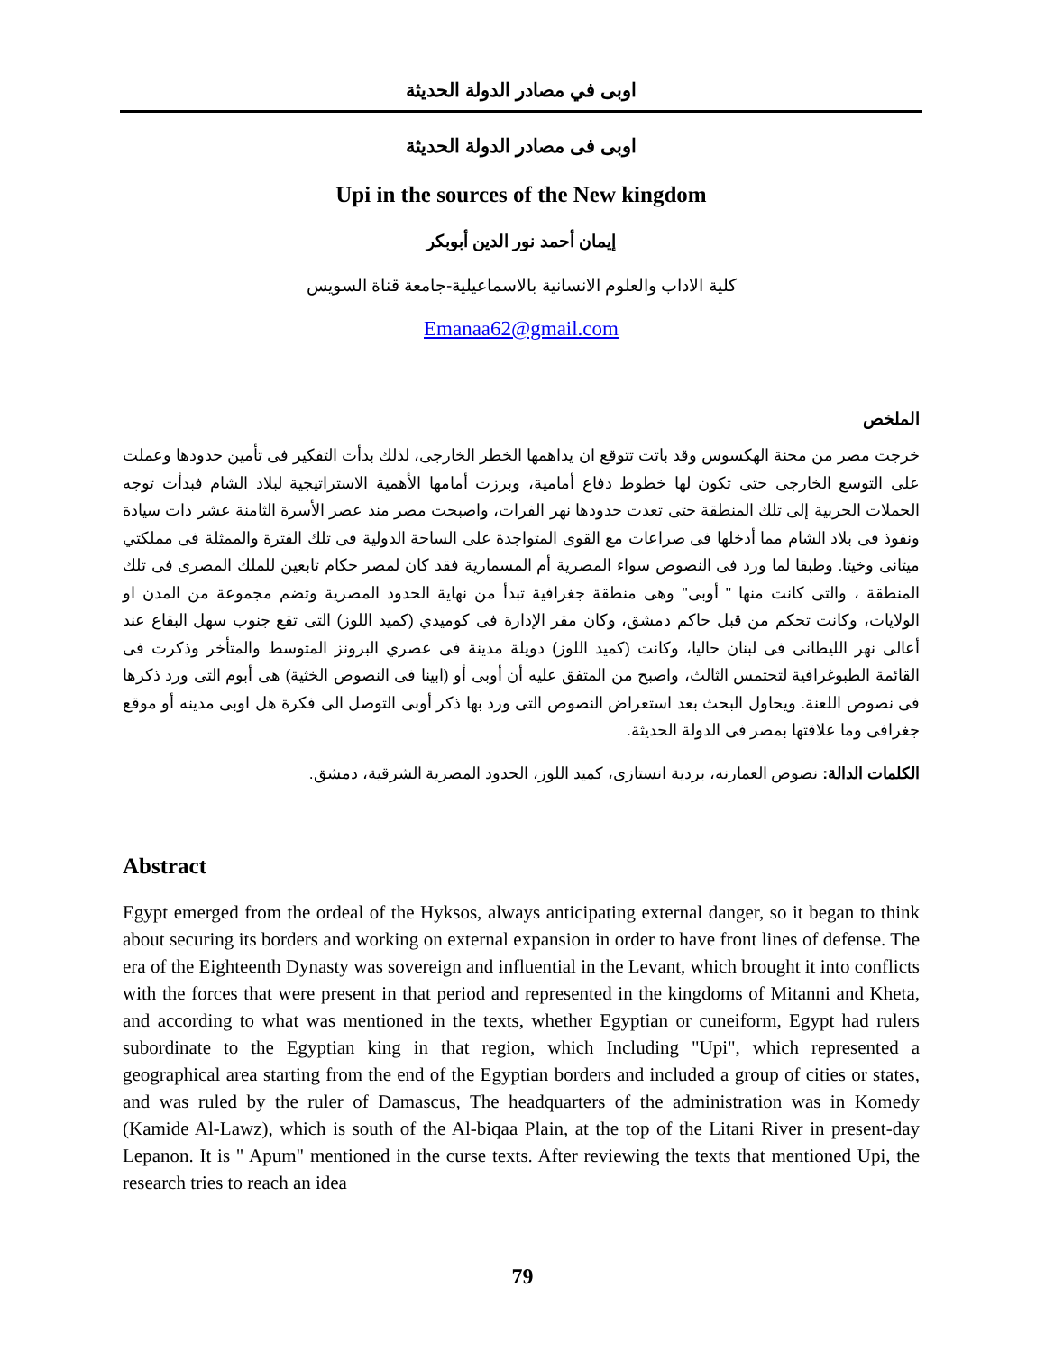اوبى في مصادر الدولة الحديثة
اوبى فى مصادر الدولة الحديثة
Upi in the sources of the New kingdom
إيمان أحمد نور الدين أبوبكر
كلية الاداب والعلوم الانسانية بالاسماعيلية-جامعة قناة السويس
Emanaa62@gmail.com
الملخص
خرجت مصر من محنة الهكسوس وقد باتت تتوقع ان يداهمها الخطر الخارجى، لذلك بدأت التفكير فى تأمين حدودها وعملت على التوسع الخارجى حتى تكون لها خطوط دفاع أمامية، وبرزت أمامها الأهمية الاستراتيجية لبلاد الشام فبدأت توجه الحملات الحربية إلى تلك المنطقة حتى تعدت حدودها نهر الفرات، واصبحت مصر منذ عصر الأسرة الثامنة عشر ذات سيادة ونفوذ فى بلاد الشام مما أدخلها فى صراعات مع القوى المتواجدة على الساحة الدولية فى تلك الفترة والممثلة فى مملكتي ميتانى وخيتا. وطبقا لما ورد فى النصوص سواء المصرية أم المسمارية فقد كان لمصر حكام تابعين للملك المصرى فى تلك المنطقة ، والتى كانت منها " أوبى" وهى منطقة جغرافية تبدأ من نهاية الحدود المصرية وتضم مجموعة من المدن او الولايات، وكانت تحكم من قبل حاكم دمشق، وكان مقر الإدارة فى كوميدي (كميد اللوز) التى تقع جنوب سهل البقاع عند أعالى نهر الليطانى فى لبنان حاليا، وكانت (كميد اللوز) دويلة مدينة فى عصري البرونز المتوسط والمتأخر وذكرت فى القائمة الطبوغرافية لتحتمس الثالث، واصبح من المتفق عليه أن أوبى أو (ابينا فى النصوص الخثية) هى أبوم التى ورد ذكرها فى نصوص اللعنة. ويحاول البحث بعد استعراض النصوص التى ورد بها ذكر أوبى التوصل الى فكرة هل اوبى مدينه أو موقع جغرافى وما علاقتها بمصر فى الدولة الحديثة.
الكلمات الدالة: نصوص العمارنه، بردية انستازى، كميد اللوز، الحدود المصرية الشرقية، دمشق.
Abstract
Egypt emerged from the ordeal of the Hyksos, always anticipating external danger, so it began to think about securing its borders and working on external expansion in order to have front lines of defense. The era of the Eighteenth Dynasty was sovereign and influential in the Levant, which brought it into conflicts with the forces that were present in that period and represented in the kingdoms of Mitanni and Kheta, and according to what was mentioned in the texts, whether Egyptian or cuneiform, Egypt had rulers subordinate to the Egyptian king in that region, which Including "Upi", which represented a geographical area starting from the end of the Egyptian borders and included a group of cities or states, and was ruled by the ruler of Damascus, The headquarters of the administration was in Komedy (Kamide Al-Lawz), which is south of the Al-biqaa Plain, at the top of the Litani River in present-day Lepanon. It is " Apum" mentioned in the curse texts. After reviewing the texts that mentioned Upi, the research tries to reach an idea
79